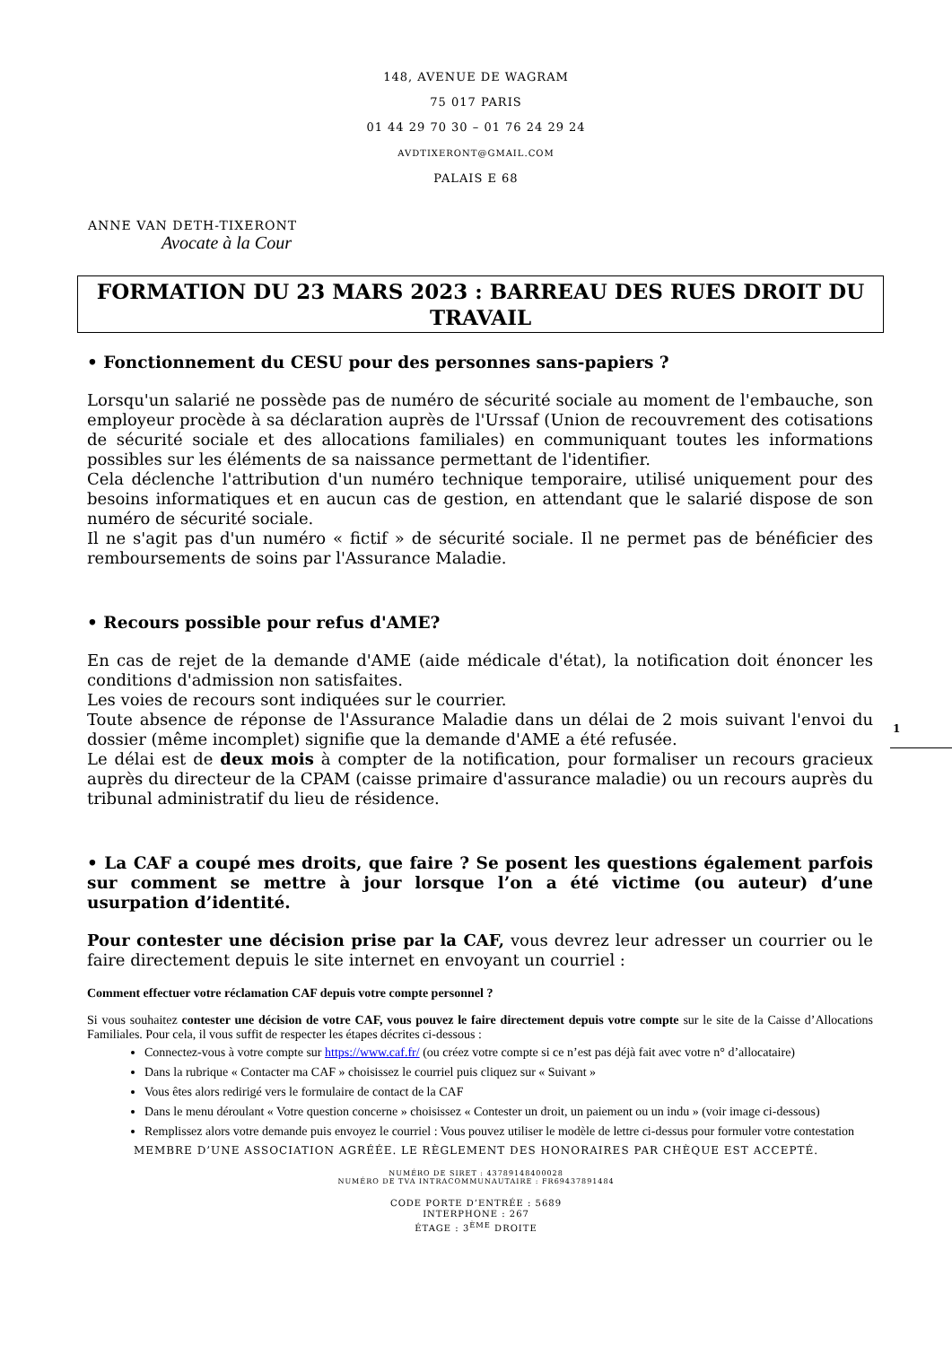148, AVENUE DE WAGRAM
75 017 PARIS
01 44 29 70 30 – 01 76 24 29 24
AVDTIXERONT@GMAIL.COM
PALAIS E 68
ANNE VAN DETH-TIXERONT
Avocate à la Cour
FORMATION DU 23 MARS 2023 : BARREAU DES RUES DROIT DU TRAVAIL
• Fonctionnement du CESU pour des personnes sans-papiers ?
Lorsqu'un salarié ne possède pas de numéro de sécurité sociale au moment de l'embauche, son employeur procède à sa déclaration auprès de l'Urssaf (Union de recouvrement des cotisations de sécurité sociale et des allocations familiales) en communiquant toutes les informations possibles sur les éléments de sa naissance permettant de l'identifier.
Cela déclenche l'attribution d'un numéro technique temporaire, utilisé uniquement pour des besoins informatiques et en aucun cas de gestion, en attendant que le salarié dispose de son numéro de sécurité sociale.
Il ne s'agit pas d'un numéro « fictif » de sécurité sociale. Il ne permet pas de bénéficier des remboursements de soins par l'Assurance Maladie.
• Recours possible pour refus d'AME?
En cas de rejet de la demande d'AME (aide médicale d'état), la notification doit énoncer les conditions d'admission non satisfaites.
Les voies de recours sont indiquées sur le courrier.
Toute absence de réponse de l'Assurance Maladie dans un délai de 2 mois suivant l'envoi du dossier (même incomplet) signifie que la demande d'AME a été refusée.
Le délai est de deux mois à compter de la notification, pour formaliser un recours gracieux auprès du directeur de la CPAM (caisse primaire d'assurance maladie) ou un recours auprès du tribunal administratif du lieu de résidence.
• La CAF a coupé mes droits, que faire ? Se posent les questions également parfois sur comment se mettre à jour lorsque l’on a été victime (ou auteur) d’une usurpation d’identité.
Pour contester une décision prise par la CAF, vous devrez leur adresser un courrier ou le faire directement depuis le site internet en envoyant un courriel :
Comment effectuer votre réclamation CAF depuis votre compte personnel ?
Si vous souhaitez contester une décision de votre CAF, vous pouvez le faire directement depuis votre compte sur le site de la Caisse d’Allocations Familiales. Pour cela, il vous suffit de respecter les étapes décrites ci-dessous :
Connectez-vous à votre compte sur https://www.caf.fr/ (ou créez votre compte si ce n’est pas déjà fait avec votre n° d’allocataire)
Dans la rubrique « Contacter ma CAF » choisissez le courriel puis cliquez sur « Suivant »
Vous êtes alors redirigé vers le formulaire de contact de la CAF
Dans le menu déroulant « Votre question concerne » choisissez « Contester un droit, un paiement ou un indu » (voir image ci-dessous)
Remplissez alors votre demande puis envoyez le courriel : Vous pouvez utiliser le modèle de lettre ci-dessus pour formuler votre contestation
MEMBRE D’UNE ASSOCIATION AGRÉÉE. LE RÈGLEMENT DES HONORAIRES PAR CHÈQUE EST ACCEPTÉ.
NUMÉRO DE SIRET : 43789148400028
NUMÉRO DE TVA INTRACOMMUNAUTAIRE : FR69437891484
CODE PORTE D’ENTRÉE : 5689
INTERPHONE : 267
ÉTAGE : 3<sup>ÈME</sup> DROITE
1